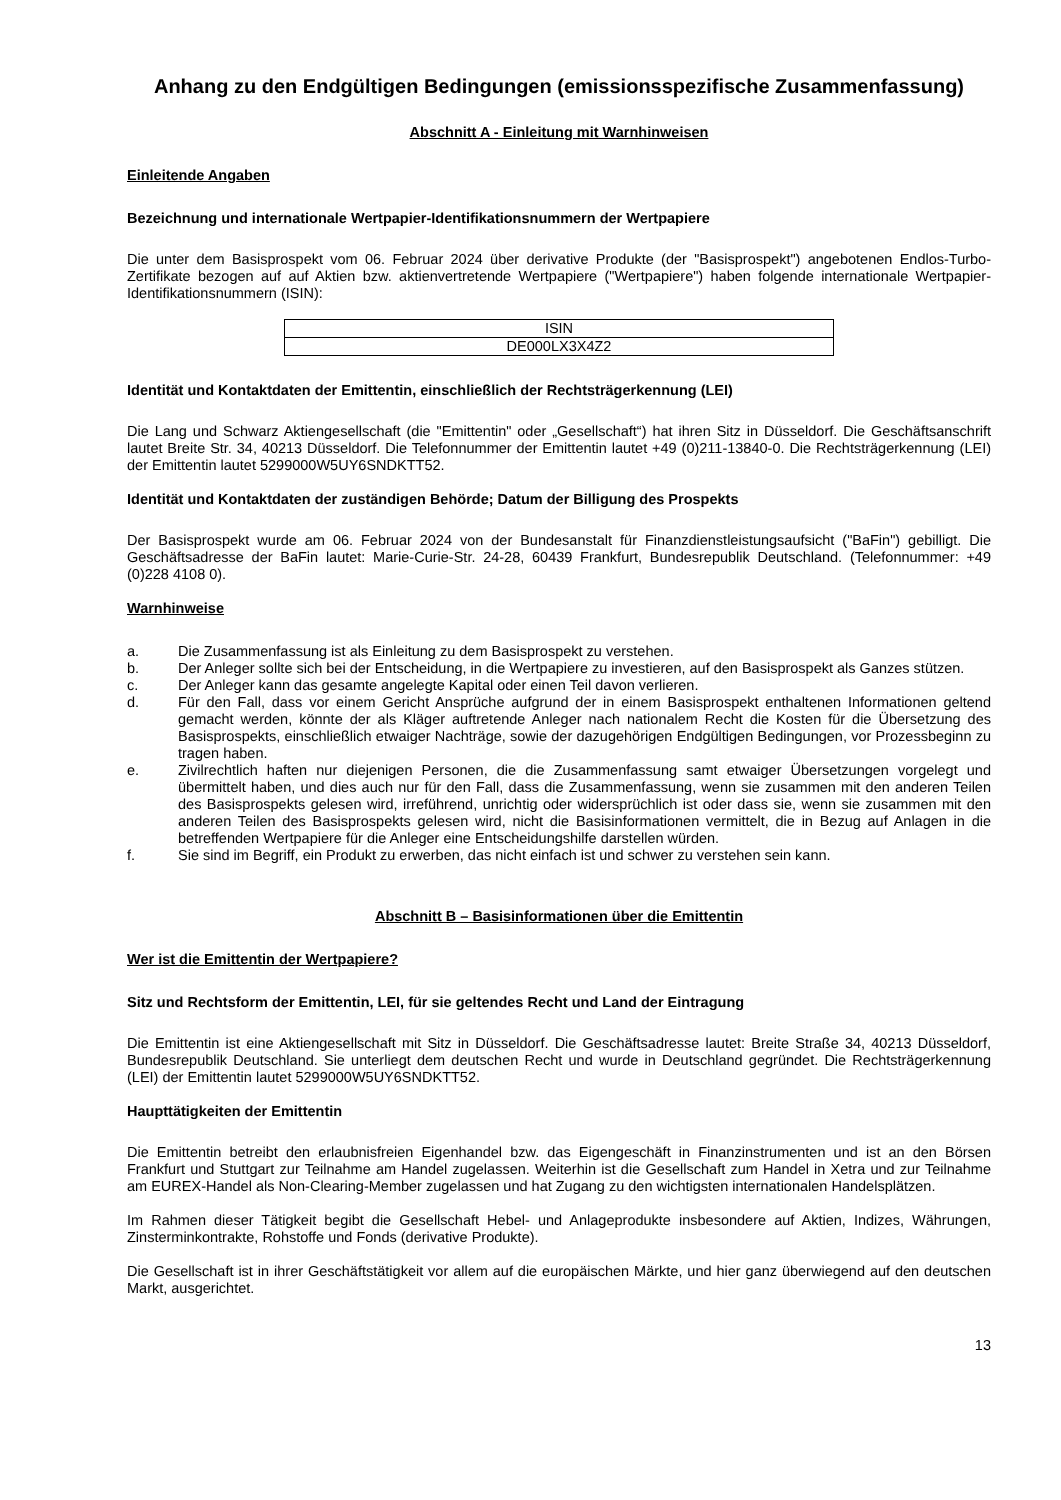Anhang zu den Endgültigen Bedingungen (emissionsspezifische Zusammenfassung)
Abschnitt A - Einleitung mit Warnhinweisen
Einleitende Angaben
Bezeichnung und internationale Wertpapier-Identifikationsnummern der Wertpapiere
Die unter dem Basisprospekt vom 06. Februar 2024 über derivative Produkte (der "Basisprospekt") angebotenen Endlos-Turbo-Zertifikate bezogen auf auf Aktien bzw. aktienvertretende Wertpapiere ("Wertpapiere") haben folgende internationale Wertpapier-Identifikationsnummern (ISIN):
| ISIN |
| --- |
| DE000LX3X4Z2 |
Identität und Kontaktdaten der Emittentin, einschließlich der Rechtsträgerkennung (LEI)
Die Lang und Schwarz Aktiengesellschaft (die "Emittentin" oder „Gesellschaft“) hat ihren Sitz in Düsseldorf. Die Geschäftsanschrift lautet Breite Str. 34, 40213 Düsseldorf. Die Telefonnummer der Emittentin lautet +49 (0)211-13840-0. Die Rechtsträgerkennung (LEI) der Emittentin lautet 5299000W5UY6SNDKTT52.
Identität und Kontaktdaten der zuständigen Behörde; Datum der Billigung des Prospekts
Der Basisprospekt wurde am 06. Februar 2024 von der Bundesanstalt für Finanzdienstleistungsaufsicht ("BaFin") gebilligt. Die Geschäftsadresse der BaFin lautet: Marie-Curie-Str. 24-28, 60439 Frankfurt, Bundesrepublik Deutschland. (Telefonnummer: +49 (0)228 4108 0).
Warnhinweise
a. Die Zusammenfassung ist als Einleitung zu dem Basisprospekt zu verstehen.
b. Der Anleger sollte sich bei der Entscheidung, in die Wertpapiere zu investieren, auf den Basisprospekt als Ganzes stützen.
c. Der Anleger kann das gesamte angelegte Kapital oder einen Teil davon verlieren.
d. Für den Fall, dass vor einem Gericht Ansprüche aufgrund der in einem Basisprospekt enthaltenen Informationen geltend gemacht werden, könnte der als Kläger auftretende Anleger nach nationalem Recht die Kosten für die Übersetzung des Basisprospekts, einschließlich etwaiger Nachträge, sowie der dazugehörigen Endgültigen Bedingungen, vor Prozessbeginn zu tragen haben.
e. Zivilrechtlich haften nur diejenigen Personen, die die Zusammenfassung samt etwaiger Übersetzungen vorgelegt und übermittelt haben, und dies auch nur für den Fall, dass die Zusammenfassung, wenn sie zusammen mit den anderen Teilen des Basisprospekts gelesen wird, irreführend, unrichtig oder widersprüchlich ist oder dass sie, wenn sie zusammen mit den anderen Teilen des Basisprospekts gelesen wird, nicht die Basisinformationen vermittelt, die in Bezug auf Anlagen in die betreffenden Wertpapiere für die Anleger eine Entscheidungshilfe darstellen würden.
f. Sie sind im Begriff, ein Produkt zu erwerben, das nicht einfach ist und schwer zu verstehen sein kann.
Abschnitt B – Basisinformationen über die Emittentin
Wer ist die Emittentin der Wertpapiere?
Sitz und Rechtsform der Emittentin, LEI, für sie geltendes Recht und Land der Eintragung
Die Emittentin ist eine Aktiengesellschaft mit Sitz in Düsseldorf. Die Geschäftsadresse lautet: Breite Straße 34, 40213 Düsseldorf, Bundesrepublik Deutschland. Sie unterliegt dem deutschen Recht und wurde in Deutschland gegründet. Die Rechtsträgerkennung (LEI) der Emittentin lautet 5299000W5UY6SNDKTT52.
Haupttätigkeiten der Emittentin
Die Emittentin betreibt den erlaubnisfreien Eigenhandel bzw. das Eigengeschäft in Finanzinstrumenten und ist an den Börsen Frankfurt und Stuttgart zur Teilnahme am Handel zugelassen. Weiterhin ist die Gesellschaft zum Handel in Xetra und zur Teilnahme am EUREX-Handel als Non-Clearing-Member zugelassen und hat Zugang zu den wichtigsten internationalen Handelsplätzen.
Im Rahmen dieser Tätigkeit begibt die Gesellschaft Hebel- und Anlageprodukte insbesondere auf Aktien, Indizes, Währungen, Zinsterminkontrakte, Rohstoffe und Fonds (derivative Produkte).
Die Gesellschaft ist in ihrer Geschäftstätigkeit vor allem auf die europäischen Märkte, und hier ganz überwiegend auf den deutschen Markt, ausgerichtet.
13